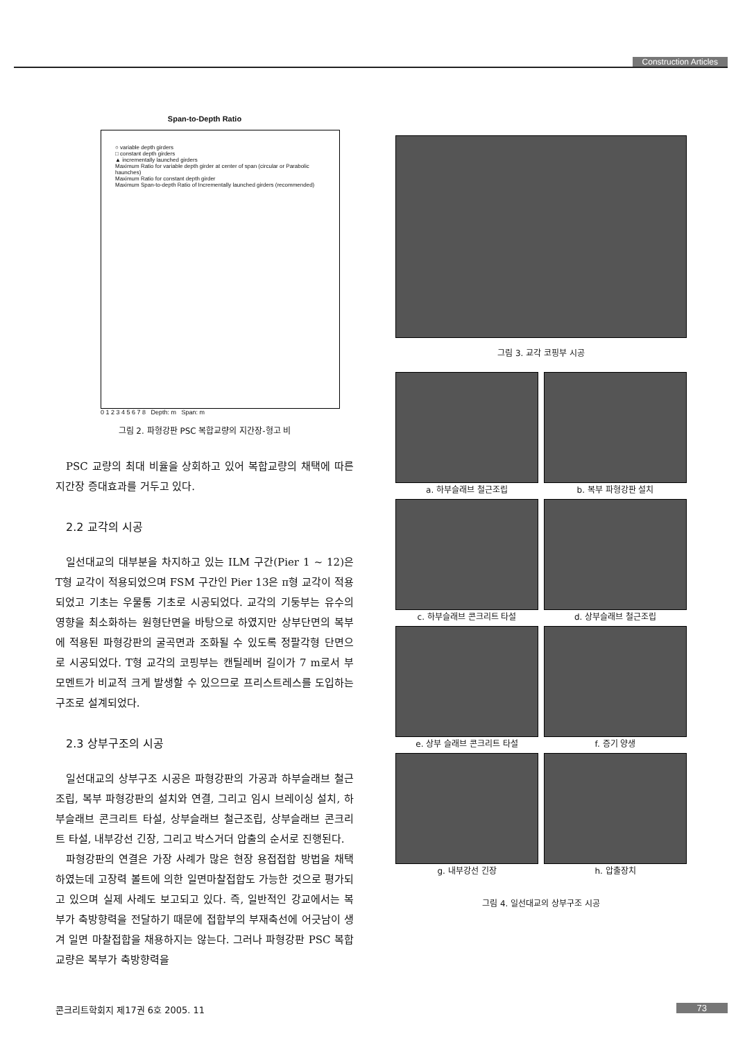Construction Articles
Span-to-Depth Ratio
○ variable depth girders
□ constant depth girders
▲ incrementally launched girders
Maximum Ratio for variable depth girder at center of span (circular or Parabolic haunches)
Maximum Ratio for constant depth girder
Maximum Span-to-depth Ratio of Incrementally launched girders (recommended)
0 1 2 3 4 5 6 7 8 Depth: m Span: m
그림 2. 파형강판 PSC 복합교량의 지간장-형고 비
PSC 교량의 최대 비율을 상회하고 있어 복합교량의 채택에 따른 지간장 증대효과를 거두고 있다.
2.2 교각의 시공
일선대교의 대부분을 차지하고 있는 ILM 구간(Pier 1 ~ 12)은 T형 교각이 적용되었으며 FSM 구간인 Pier 13은 π형 교각이 적용되었고 기초는 우물통 기초로 시공되었다. 교각의 기둥부는 유수의 영향을 최소화하는 원형단면을 바탕으로 하였지만 상부단면의 복부에 적용된 파형강판의 굴곡면과 조화될 수 있도록 정팔각형 단면으로 시공되었다. T형 교각의 코핑부는 캔틸레버 길이가 7 m로서 부모멘트가 비교적 크게 발생할 수 있으므로 프리스트레스를 도입하는 구조로 설계되었다.
2.3 상부구조의 시공
일선대교의 상부구조 시공은 파형강판의 가공과 하부슬래브 철근조립, 복부 파형강판의 설치와 연결, 그리고 임시 브레이싱 설치, 하부슬래브 콘크리트 타설, 상부슬래브 철근조립, 상부슬래브 콘크리트 타설, 내부강선 긴장, 그리고 박스거더 압출의 순서로 진행된다.
파형강판의 연결은 가장 사례가 많은 현장 용접접합 방법을 채택하였는데 고장력 볼트에 의한 일면마찰접합도 가능한 것으로 평가되고 있으며 실제 사례도 보고되고 있다. 즉, 일반적인 강교에서는 복부가 축방향력을 전달하기 때문에 접합부의 부재축선에 어긋남이 생겨 일면 마찰접합을 채용하지는 않는다. 그러나 파형강판 PSC 복합교량은 복부가 축방향력을
그림 3. 교각 코핑부 시공
a. 하부슬래브 철근조립
b. 복부 파형강판 설치
c. 하부슬래브 콘크리트 타설
d. 상부슬래브 철근조립
e. 상부 슬래브 콘크리트 타설
f. 증기 양생
g. 내부강선 긴장
h. 압출장치
그림 4. 일선대교의 상부구조 시공
콘크리트학회지 제17권 6호 2005. 11
73